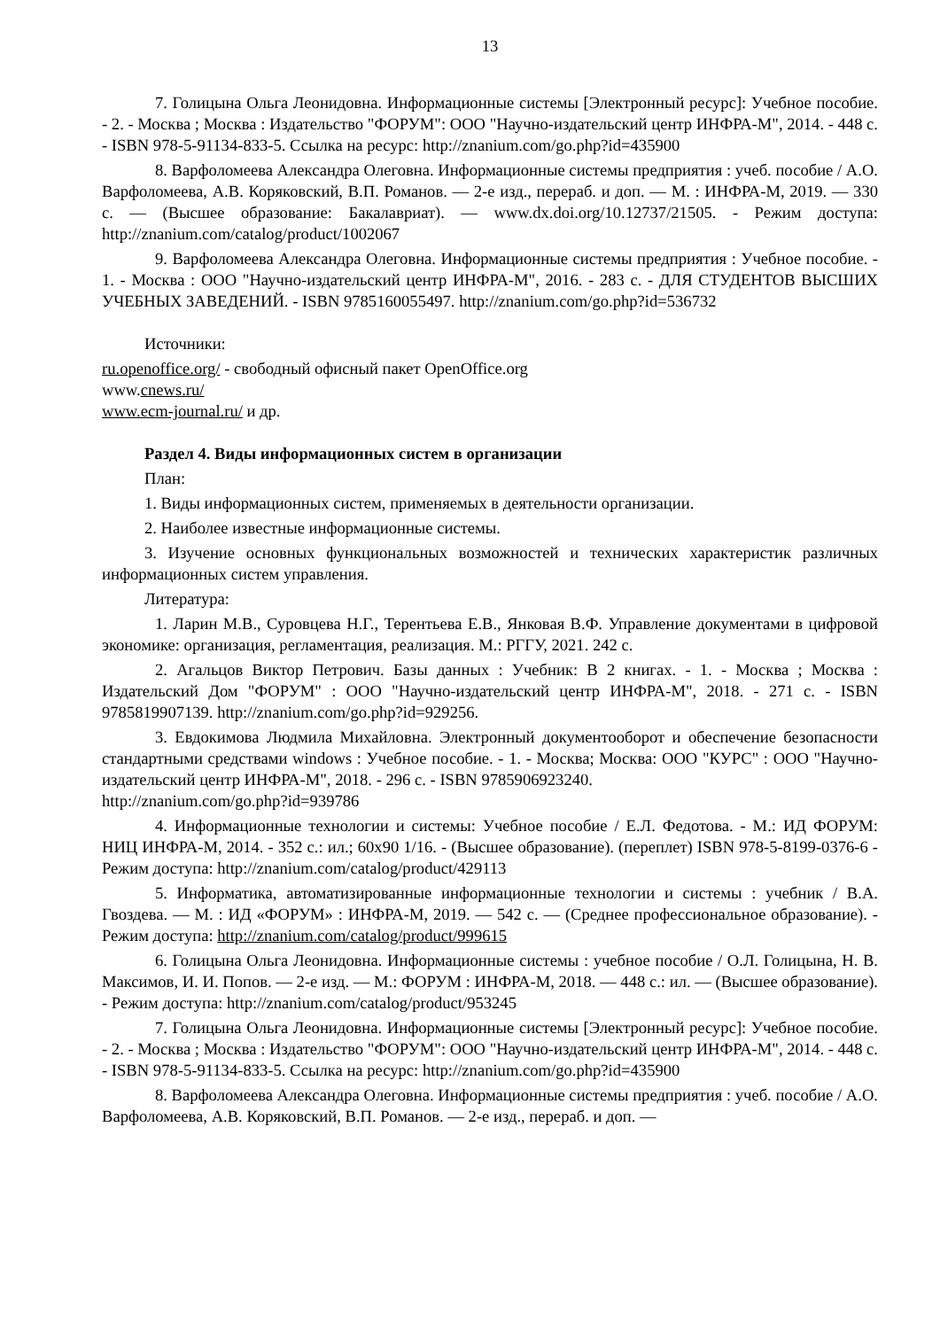13
7. Голицына Ольга Леонидовна. Информационные системы [Электронный ресурс]: Учебное пособие. - 2. - Москва ; Москва : Издательство "ФОРУМ": ООО "Научно-издательский центр ИНФРА-М", 2014. - 448 с. - ISBN 978-5-91134-833-5. Ссылка на ресурс: http://znanium.com/go.php?id=435900
8. Варфоломеева Александра Олеговна. Информационные системы предприятия : учеб. пособие / А.О. Варфоломеева, А.В. Коряковский, В.П. Романов. — 2-е изд., перераб. и доп. — М. : ИНФРА-М, 2019. — 330 с. — (Высшее образование: Бакалавриат). — www.dx.doi.org/10.12737/21505. - Режим доступа: http://znanium.com/catalog/product/1002067
9. Варфоломеева Александра Олеговна. Информационные системы предприятия : Учебное пособие. - 1. - Москва : ООО "Научно-издательский центр ИНФРА-М", 2016. - 283 с. - ДЛЯ СТУДЕНТОВ ВЫСШИХ УЧЕБНЫХ ЗАВЕДЕНИЙ. - ISBN 9785160055497. http://znanium.com/go.php?id=536732
Источники:
ru.openoffice.org/ - свободный офисный пакет OpenOffice.org
www.cnews.ru/
www.ecm-journal.ru/ и др.
Раздел 4. Виды информационных систем в организации
План:
1. Виды информационных систем, применяемых в деятельности организации.
2. Наиболее известные информационные системы.
3. Изучение основных функциональных возможностей и технических характеристик различных информационных систем управления.
Литература:
1. Ларин М.В., Суровцева Н.Г., Терентьева Е.В., Янковая В.Ф. Управление документами в цифровой экономике: организация, регламентация, реализация. М.: РГГУ, 2021. 242 с.
2. Агальцов Виктор Петрович. Базы данных : Учебник: В 2 книгах. - 1. - Москва ; Москва : Издательский Дом "ФОРУМ" : ООО "Научно-издательский центр ИНФРА-М", 2018. - 271 с. - ISBN 9785819907139. http://znanium.com/go.php?id=929256.
3. Евдокимова Людмила Михайловна. Электронный документооборот и обеспечение безопасности стандартными средствами windows : Учебное пособие. - 1. - Москва; Москва: ООО "КУРС" : ООО "Научно-издательский центр ИНФРА-М", 2018. - 296 с. - ISBN 9785906923240.
http://znanium.com/go.php?id=939786
4. Информационные технологии и системы: Учебное пособие / Е.Л. Федотова. - М.: ИД ФОРУМ: НИЦ ИНФРА-М, 2014. - 352 с.: ил.; 60x90 1/16. - (Высшее образование). (переплет) ISBN 978-5-8199-0376-6 - Режим доступа: http://znanium.com/catalog/product/429113
5. Информатика, автоматизированные информационные технологии и системы : учебник / В.А. Гвоздева. — М. : ИД «ФОРУМ» : ИНФРА-М, 2019. — 542 с. — (Среднее профессиональное образование). - Режим доступа: http://znanium.com/catalog/product/999615
6. Голицына Ольга Леонидовна. Информационные системы : учебное пособие / О.Л. Голицына, Н. В. Максимов, И. И. Попов. — 2-е изд. — М.: ФОРУМ : ИНФРА-М, 2018. — 448 с.: ил. — (Высшее образование). - Режим доступа: http://znanium.com/catalog/product/953245
7. Голицына Ольга Леонидовна. Информационные системы [Электронный ресурс]: Учебное пособие. - 2. - Москва ; Москва : Издательство "ФОРУМ": ООО "Научно-издательский центр ИНФРА-М", 2014. - 448 с. - ISBN 978-5-91134-833-5. Ссылка на ресурс: http://znanium.com/go.php?id=435900
8. Варфоломеева Александра Олеговна. Информационные системы предприятия : учеб. пособие / А.О. Варфоломеева, А.В. Коряковский, В.П. Романов. — 2-е изд., перераб. и доп. —